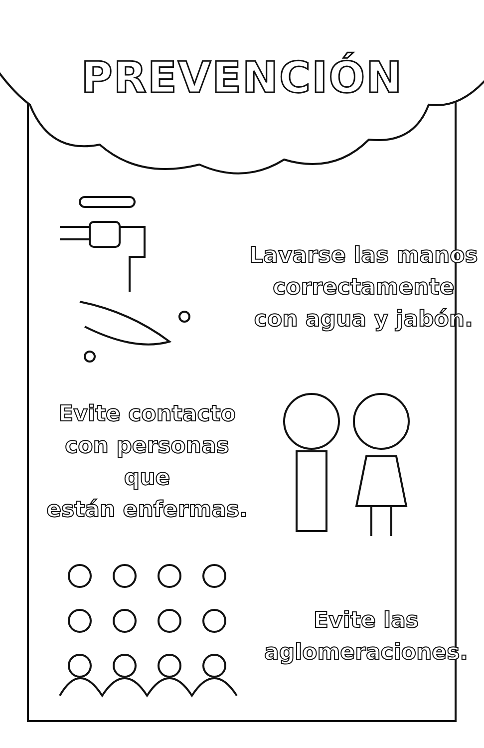PREVENCIÓN
Lavarse las manos
correctamente
con agua y jabón.
Evite contacto
con personas que
están enfermas.
Evite las
aglomeraciones.